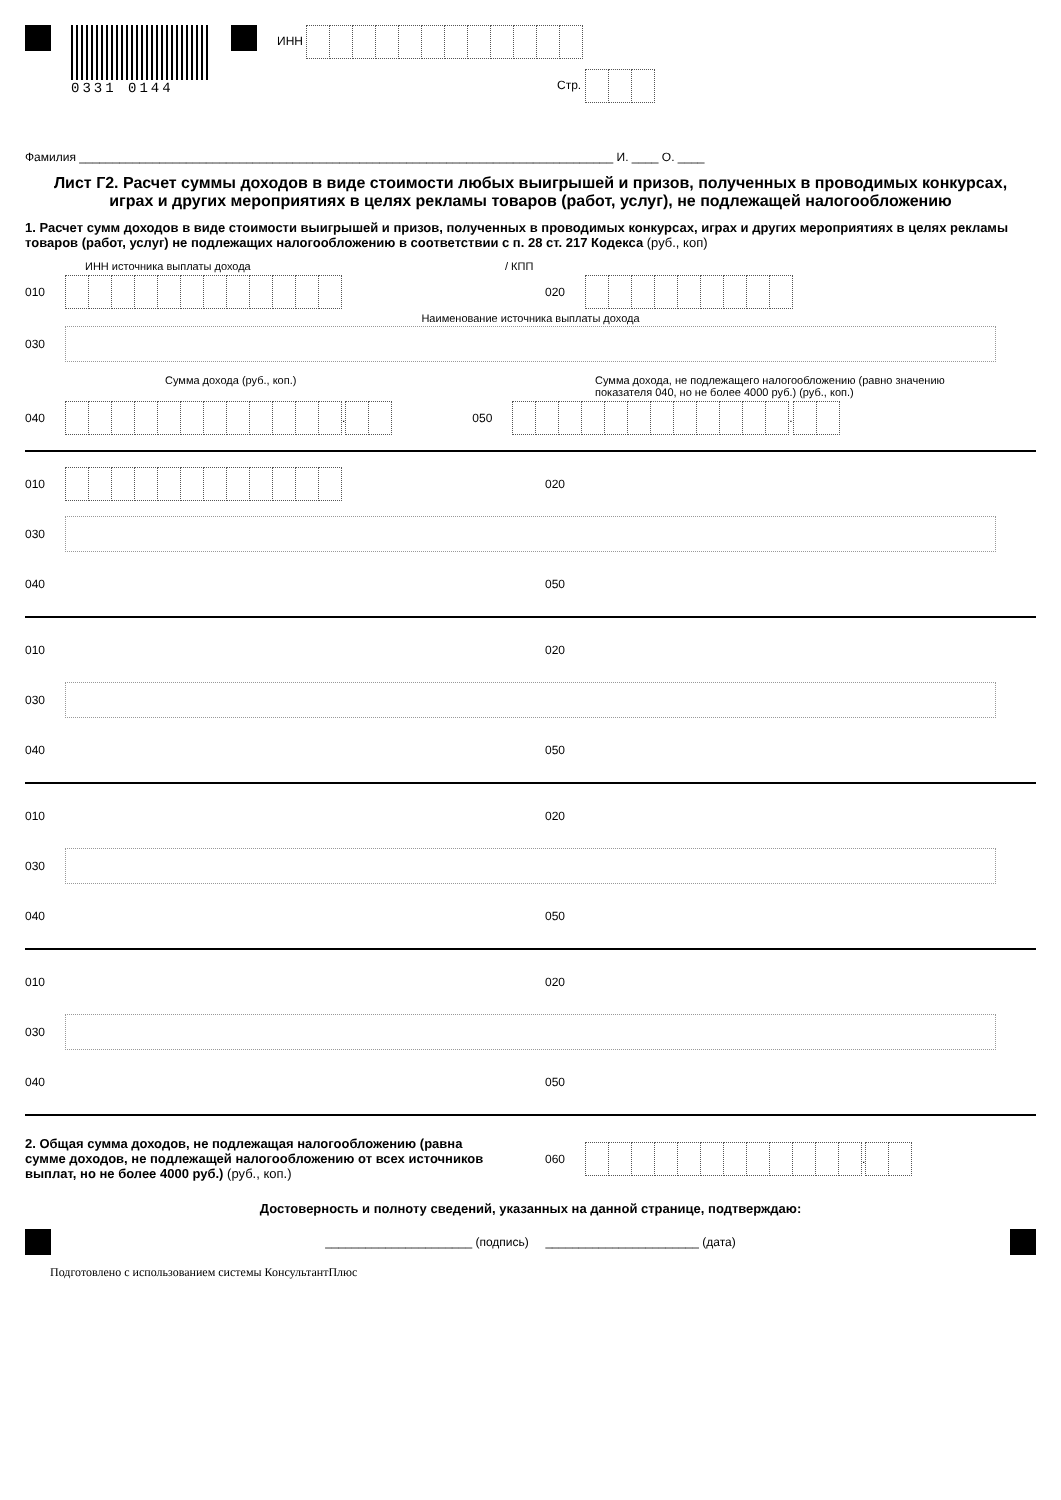0331 0144
ИНН
Стр.
Фамилия ________________________________________________________________________________ И. ____ О. ____
Лист Г2. Расчет суммы доходов в виде стоимости любых выигрышей и призов, полученных в проводимых конкурсах, играх и других мероприятиях в целях рекламы товаров (работ, услуг), не подлежащей налогообложению
1. Расчет сумм доходов в виде стоимости выигрышей и призов, полученных в проводимых конкурсах, играх и других мероприятиях в целях рекламы товаров (работ, услуг) не подлежащих налогообложению в соответствии с п. 28 ст. 217 Кодекса (руб., коп)
ИНН источника выплаты дохода / КПП
010 020
Наименование источника выплаты дохода
030
Сумма дохода (руб., коп.) Сумма дохода, не подлежащего налогообложению (равно значению показателя 040, но не более 4000 руб.) (руб., коп.)
040 . 050 .
010 020
030
040 050
010 020
030
040 050
010 020
030
040 050
010 020
030
040 050
2. Общая сумма доходов, не подлежащая налогообложению (равна сумме доходов, не подлежащей налогообложению от всех источников выплат, но не более 4000 руб.) (руб., коп.)
060 .
Достоверность и полноту сведений, указанных на данной странице, подтверждаю:
______________________ (подпись) _______________________ (дата)
Подготовлено с использованием системы КонсультантПлюс